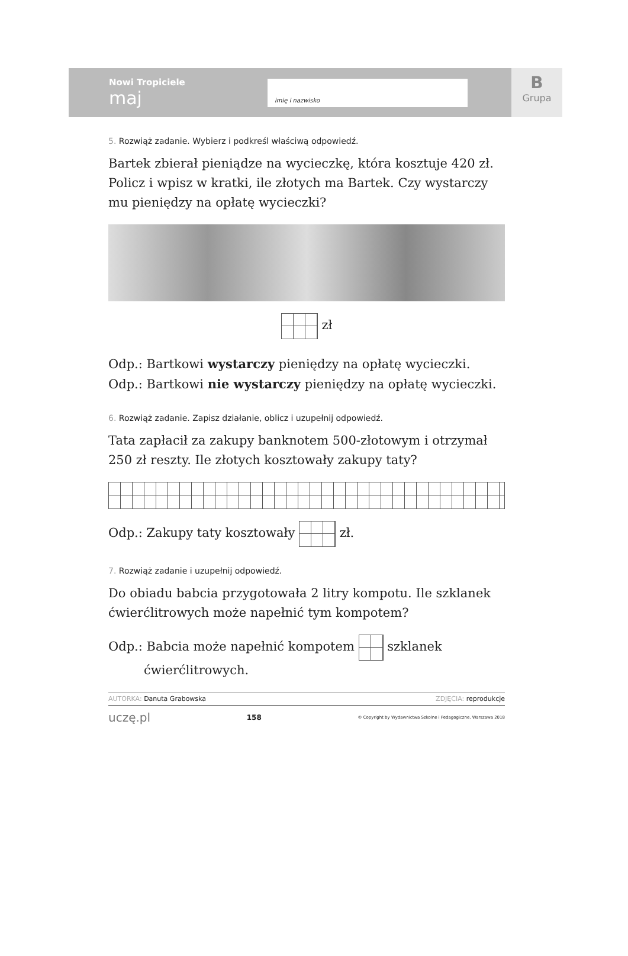Nowi Tropiciele
maj
imię i nazwisko
B
Grupa
5. Rozwiąż zadanie. Wybierz i podkreśl właściwą odpowiedź.
Bartek zbierał pieniądze na wycieczkę, która kosztuje 420 zł. Policz i wpisz w kratki, ile złotych ma Bartek. Czy wystarczy mu pieniędzy na opłatę wycieczki?
zł
Odp.: Bartkowi wystarczy pieniędzy na opłatę wycieczki.
Odp.: Bartkowi nie wystarczy pieniędzy na opłatę wycieczki.
6. Rozwiąż zadanie. Zapisz działanie, oblicz i uzupełnij odpowiedź.
Tata zapłacił za zakupy banknotem 500-złotowym i otrzymał 250 zł reszty. Ile złotych kosztowały zakupy taty?
Odp.: Zakupy taty kosztowały zł.
7. Rozwiąż zadanie i uzupełnij odpowiedź.
Do obiadu babcia przygotowała 2 litry kompotu. Ile szklanek ćwierćlitrowych może napełnić tym kompotem?
Odp.: Babcia może napełnić kompotem szklanek
ćwierćlitrowych.
AUTORKA: Danuta Grabowska ZDJĘCIA: reprodukcje
uczę.pl 158 © Copyright by Wydawnictwa Szkolne i Pedagogiczne, Warszawa 2018